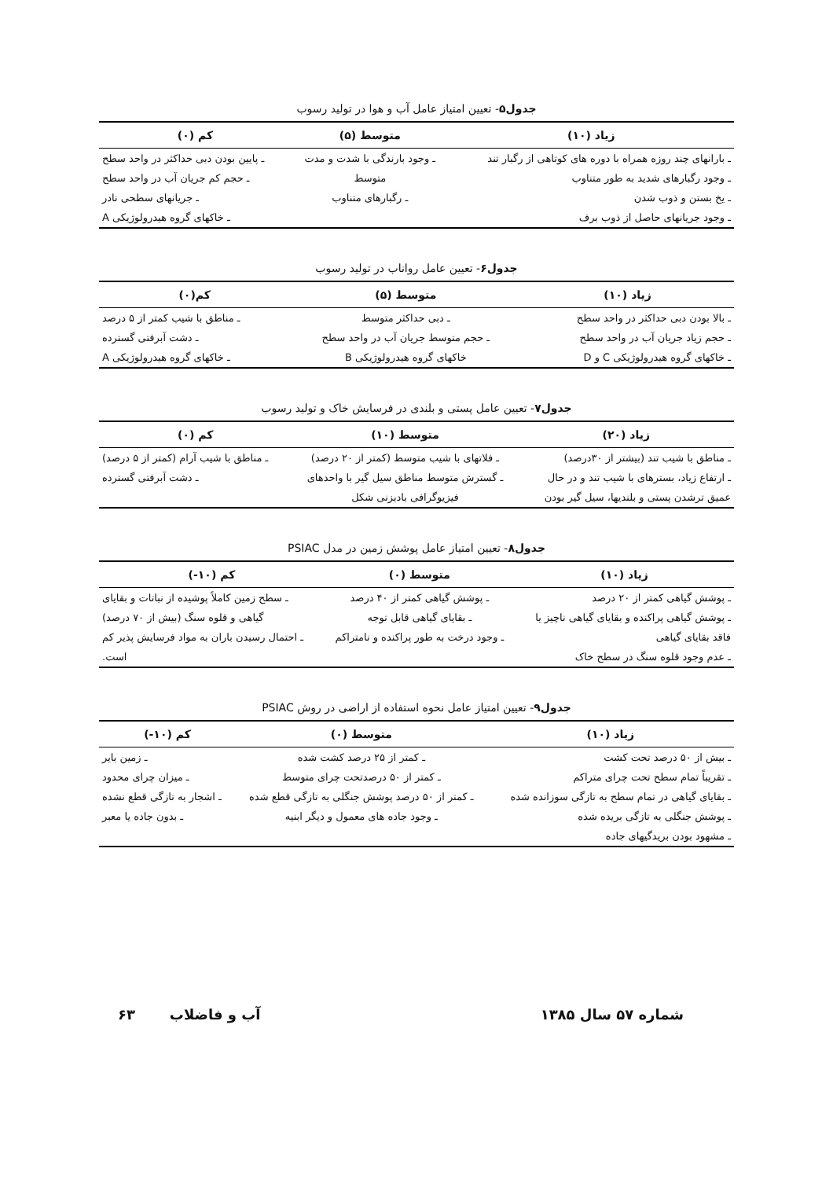جدول۵- تعیین امتیاز عامل آب و هوا در تولید رسوب
| زیاد (۱۰) | متوسط (۵) | کم (۰) |
| --- | --- | --- |
| ـ بارانهای چند روزه همراه با دوره های کوتاهی از رگبار تند | ـ وجود بارندگی با شدت و مدت | ـ پایین بودن دبی حداکثر در واحد سطح |
| ـ وجود رگبارهای شدید به طور متناوب | متوسط | ـ حجم کم جریان آب در واحد سطح |
| ـ یخ بستن و ذوب شدن | ـ رگبارهای متناوب | ـ جریانهای سطحی نادر |
| ـ وجود جریانهای حاصل از ذوب برف | | ـ خاکهای گروه هیدرولوژیکی A |
جدول۶- تعیین عامل رواناب در تولید رسوب
| زیاد (۱۰) | متوسط (۵) | کم(۰) |
| --- | --- | --- |
| ـ بالا بودن دبی حداکثر در واحد سطح | ـ دبی حداکثر متوسط | ـ مناطق با شیب کمتر از ۵ درصد |
| ـ حجم زیاد جریان آب در واحد سطح | ـ حجم متوسط جریان آب در واحد سطح | ـ دشت آبرفتی گسترده |
| ـ خاکهای گروه هیدرولوژیکی C و D | خاکهای گروه هیدرولوژیکی B | ـ خاکهای گروه هیدرولوژیکی A |
جدول۷- تعیین عامل پستی و بلندی در فرسایش خاک و تولید رسوب
| زیاد (۲۰) | متوسط (۱۰) | کم (۰) |
| --- | --- | --- |
| ـ مناطق با شیب تند (بیشتر از ۳۰درصد) | ـ فلاتهای با شیب متوسط (کمتر از ۲۰ درصد) | ـ مناطق با شیب آرام (کمتر از ۵ درصد) |
| ـ ارتفاع زیاد، بسترهای با شیب تند و در حال | ـ گسترش متوسط مناطق سیل گیر با واحدهای | ـ دشت آبرفتی گسترده |
| عمیق ترشدن پستی و بلندیها، سیل گیر بودن | فیزیوگرافی بادبزنی شکل | |
جدول۸- تعیین امتیاز عامل پوشش زمین در مدل PSIAC
| زیاد (۱۰) | متوسط (۰) | کم (۱۰-) |
| --- | --- | --- |
| ـ پوشش گیاهی کمتر از ۲۰ درصد | ـ پوشش گیاهی کمتر از ۴۰ درصد | ـ سطح زمین کاملاً پوشیده از نباتات و بقایای |
| ـ پوشش گیاهی پراکنده و بقایای گیاهی ناچیز یا | ـ بقایای گیاهی قابل توجه | گیاهی و قلوه سنگ (بیش از ۷۰ درصد) |
| فاقد بقایای گیاهی | ـ وجود درخت به طور پراکنده و نامتراکم | ـ احتمال رسیدن باران به مواد فرسایش پذیر کم |
| ـ عدم وجود قلوه سنگ در سطح خاک | | است. |
جدول۹- تعیین امتیاز عامل نحوه استفاده از اراضی در روش PSIAC
| زیاد (۱۰) | متوسط (۰) | کم (۱۰-) |
| --- | --- | --- |
| ـ بیش از ۵۰ درصد تحت کشت | ـ کمتر از ۲۵ درصد کشت شده | ـ زمین بایر |
| ـ تقریباً تمام سطح تحت چرای متراکم | ـ کمتر از ۵۰ درصدتحت چرای متوسط | ـ میزان چرای محدود |
| ـ بقایای گیاهی در تمام سطح به تازگی سوزانده شده | ـ کمتر از ۵۰ درصد پوشش جنگلی به تازگی قطع شده | ـ اشجار به تازگی قطع نشده |
| ـ پوشش جنگلی به تازگی بریده شده | ـ وجود جاده های معمول و دیگر ابنیه | ـ بدون جاده یا معبر |
| ـ مشهود بودن بریدگیهای جاده | | |
شماره ۵۷ سال ۱۳۸۵ آب و فاضلاب ۶۳